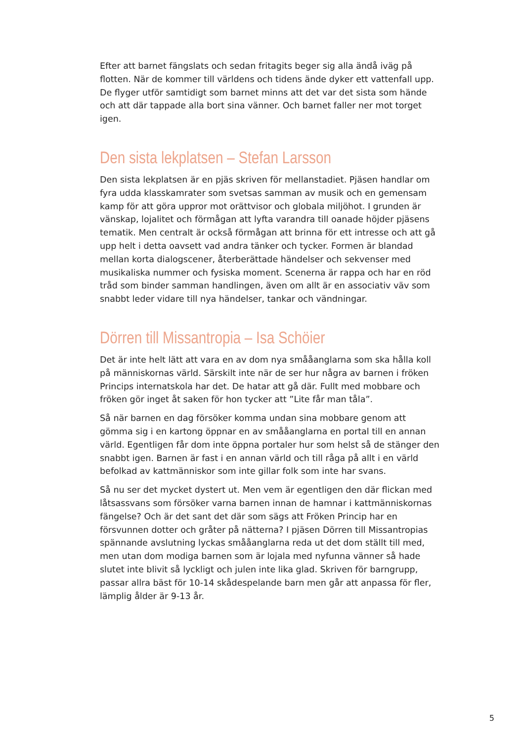Efter att barnet fängslats och sedan fritagits beger sig alla ändå iväg på flotten. När de kommer till världens och tidens ände dyker ett vattenfall upp. De flyger utför samtidigt som barnet minns att det var det sista som hände och att där tappade alla bort sina vänner. Och barnet faller ner mot torget igen.
Den sista lekplatsen – Stefan Larsson
Den sista lekplatsen är en pjäs skriven för mellanstadiet. Pjäsen handlar om fyra udda klasskamrater som svetsas samman av musik och en gemensam kamp för att göra uppror mot orättvisor och globala miljöhot. I grunden är vänskap, lojalitet och förmågan att lyfta varandra till oanade höjder pjäsens tematik. Men centralt är också förmågan att brinna för ett intresse och att gå upp helt i detta oavsett vad andra tänker och tycker. Formen är blandad mellan korta dialogscener, återberättade händelser och sekvenser med musikaliska nummer och fysiska moment. Scenerna är rappa och har en röd tråd som binder samman handlingen, även om allt är en associativ väv som snabbt leder vidare till nya händelser, tankar och vändningar.
Dörren till Missantropia – Isa Schöier
Det är inte helt lätt att vara en av dom nya smååanglarna som ska hålla koll på människornas värld. Särskilt inte när de ser hur några av barnen i fröken Princips internatskola har det. De hatar att gå där. Fullt med mobbare och fröken gör inget åt saken för hon tycker att ”Lite får man tåla”.
Så när barnen en dag försöker komma undan sina mobbare genom att gömma sig i en kartong öppnar en av smååanglarna en portal till en annan värld. Egentligen får dom inte öppna portaler hur som helst så de stänger den snabbt igen. Barnen är fast i en annan värld och till råga på allt i en värld befolkad av kattmänniskor som inte gillar folk som inte har svans.
Så nu ser det mycket dystert ut. Men vem är egentligen den där flickan med låtsassvans som försöker varna barnen innan de hamnar i kattmänniskornas fängelse? Och är det sant det där som sägs att Fröken Princip har en försvunnen dotter och gråter på nätterna? I pjäsen Dörren till Missantropias spännande avslutning lyckas smååanglarna reda ut det dom ställt till med, men utan dom modiga barnen som är lojala med nyfunna vänner så hade slutet inte blivit så lyckligt och julen inte lika glad. Skriven för barngrupp, passar allra bäst för 10-14 skådespelande barn men går att anpassa för fler, lämplig ålder är 9-13 år.
5